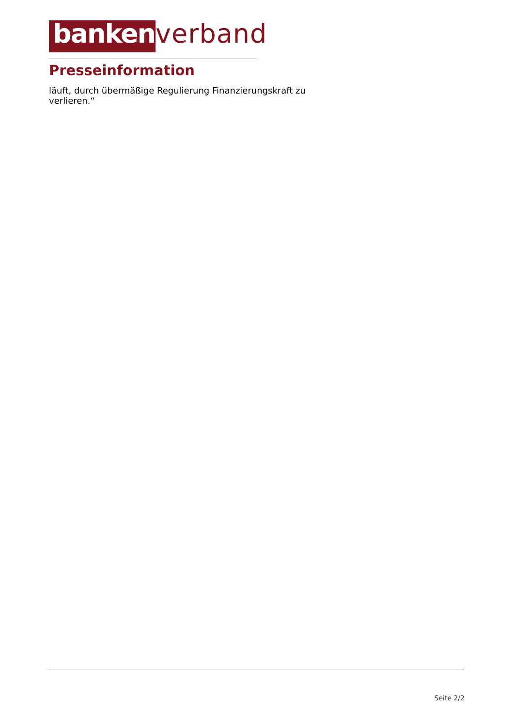banken
verband
Presseinformation
läuft, durch übermäßige Regulierung Finanzierungskraft zu
verlieren.“
Seite 2/2